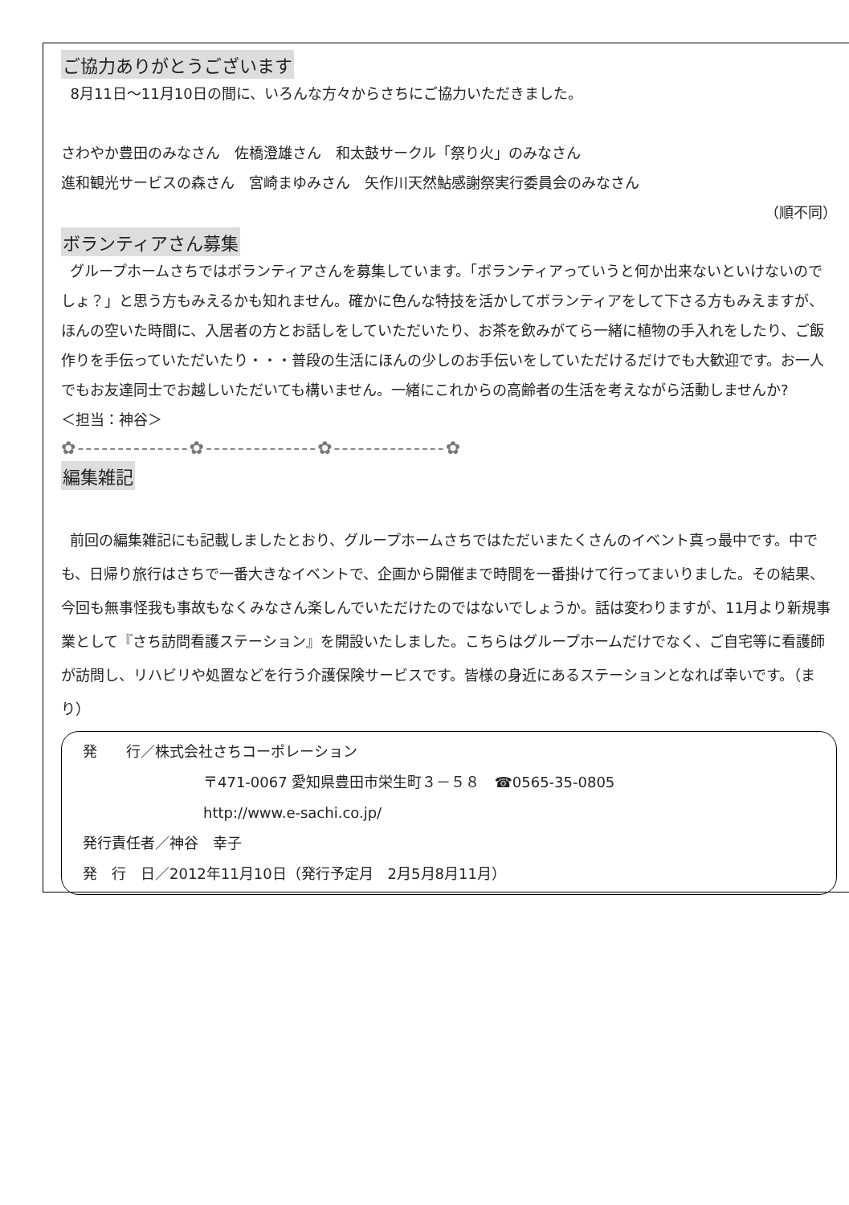ご協力ありがとうございます
8月11日～11月10日の間に、いろんな方々からさちにご協力いただきました。
さわやか豊田のみなさん　佐橋澄雄さん　和太鼓サークル「祭り火」のみなさん
進和観光サービスの森さん　宮崎まゆみさん　矢作川天然鮎感謝祭実行委員会のみなさん
（順不同）
ボランティアさん募集
グループホームさちではボランティアさんを募集しています。「ボランティアっていうと何か出来ないといけないのでしょ？」と思う方もみえるかも知れません。確かに色んな特技を活かしてボランティアをして下さる方もみえますが、ほんの空いた時間に、入居者の方とお話しをしていただいたり、お茶を飲みがてら一緒に植物の手入れをしたり、ご飯作りを手伝っていただいたり・・・普段の生活にほんの少しのお手伝いをしていただけるだけでも大歓迎です。お一人でもお友達同士でお越しいただいても構いません。一緒にこれからの高齢者の生活を考えながら活動しませんか?　　　　　　＜担当：神谷＞
✿--------------✿--------------✿--------------✿
編集雑記
前回の編集雑記にも記載しましたとおり、グループホームさちではただいまたくさんのイベント真っ最中です。中でも、日帰り旅行はさちで一番大きなイベントで、企画から開催まで時間を一番掛けて行ってまいりました。その結果、今回も無事怪我も事故もなくみなさん楽しんでいただけたのではないでしょうか。話は変わりますが、11月より新規事業として『さち訪問看護ステーション』を開設いたしました。こちらはグループホームだけでなく、ご自宅等に看護師が訪問し、リハビリや処置などを行う介護保険サービスです。皆様の身近にあるステーションとなれば幸いです。（まり）
発　　行／株式会社さちコーポレーション
〒471-0067 愛知県豊田市栄生町３－５８　☎0565-35-0805
http://www.e-sachi.co.jp/
発行責任者／神谷　幸子
発　行　日／2012年11月10日（発行予定月　2月5月8月11月）